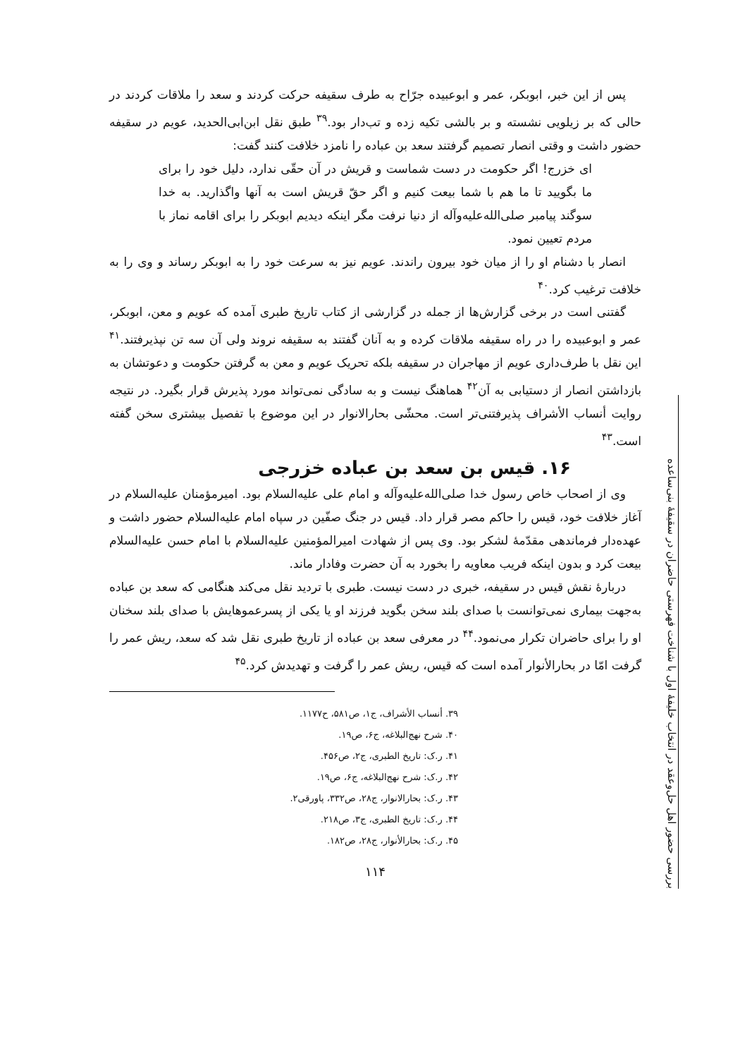پس از این خبر، ابوبکر، عمر و ابوعبیده جرّاح به طرف سقیفه حرکت کردند و سعد را ملاقات کردند در حالی که بر زیلویی نشسته و بر بالشی تکیه زده و تب‌دار بود.<sup>۳۹</sup> طبق نقل ابن‌ابی‌الحدید، عویم در سقیفه حضور داشت و وقتی انصار تصمیم گرفتند سعد بن عباده را نامزد خلافت کنند گفت:
ای خزرج! اگر حکومت در دست شماست و قریش در آن حقّی ندارد، دلیل خود را برای ما بگویید تا ما هم با شما بیعت کنیم و اگر حقّ قریش است به آنها واگذارید. به خدا سوگند پیامبر صلی‌الله‌علیه‌وآله از دنیا نرفت مگر اینکه دیدیم ابوبکر را برای اقامه نماز با مردم تعیین نمود.
انصار با دشنام او را از میان خود بیرون راندند. عویم نیز به سرعت خود را به ابوبکر رساند و وی را به خلافت ترغیب کرد.<sup>۴۰</sup>
گفتنی است در برخی گزارش‌ها از جمله در گزارشی از کتاب تاریخ طبری آمده که عویم و معن، ابوبکر، عمر و ابوعبیده را در راه سقیفه ملاقات کرده و به آنان گفتند به سقیفه نروند ولی آن سه تن نپذیرفتند.<sup>۴۱</sup> این نقل با طرف‌داری عویم از مهاجران در سقیفه بلکه تحریک عویم و معن به گرفتن حکومت و دعوتشان به بازداشتن انصار از دستیابی به آن<sup>۴۲</sup> هماهنگ نیست و به سادگی نمی‌تواند مورد پذیرش قرار بگیرد. در نتیجه روایت أنساب الأشراف پذیرفتنی‌تر است. محشّی بحارالانوار در این موضوع با تفصیل بیشتری سخن گفته است.<sup>۴۳</sup>
۱۶. قیس بن سعد بن عباده خزرجی
وی از اصحاب خاص رسول خدا صلی‌الله‌علیه‌وآله و امام علی علیه‌السلام بود. امیرمؤمنان علیه‌السلام در آغاز خلافت خود، قیس را حاکم مصر قرار داد. قیس در جنگ صفّین در سپاه امام علیه‌السلام حضور داشت و عهده‌دار فرماندهی مقدّمهٔ لشکر بود. وی پس از شهادت امیرالمؤمنین علیه‌السلام با امام حسن علیه‌السلام بیعت کرد و بدون اینکه فریب معاویه را بخورد به آن حضرت وفادار ماند.
دربارهٔ نقش قیس در سقیفه، خبری در دست نیست. طبری با تردید نقل می‌کند هنگامی که سعد بن عباده به‌جهت بیماری نمی‌توانست با صدای بلند سخن بگوید فرزند او یا یکی از پسرعموهایش با صدای بلند سخنان او را برای حاضران تکرار می‌نمود.<sup>۴۴</sup> در معرفی سعد بن عباده از تاریخ طبری نقل شد که سعد، ریش عمر را گرفت امّا در بحارالأنوار آمده است که قیس، ریش عمر را گرفت و تهدیدش کرد.<sup>۴۵</sup>
۳۹. أنساب الأشراف، ج۱، ص۵۸۱، ح۱۱۷۷.
۴۰. شرح نهج‌البلاغه، ج۶، ص۱۹.
۴۱. ر.ک: تاریخ الطبری، ج۲، ص۴۵۶.
۴۲. ر.ک: شرح نهج‌البلاغه، ج۶، ص۱۹.
۴۳. ر.ک: بحارالانوار، ج۲۸، ص۳۳۲، پاورقی۲.
۴۴. ر.ک: تاریخ الطبری، ج۳، ص۲۱۸.
۴۵. ر.ک: بحارالأنوار، ج۲۸، ص۱۸۲.
۱۱۴
بررسی حضور اهل حل‌وعقد در انتخاب خلیفهٔ اول با شناخت فهرستی حاضران در سقیفهٔ بنی‌ساعده